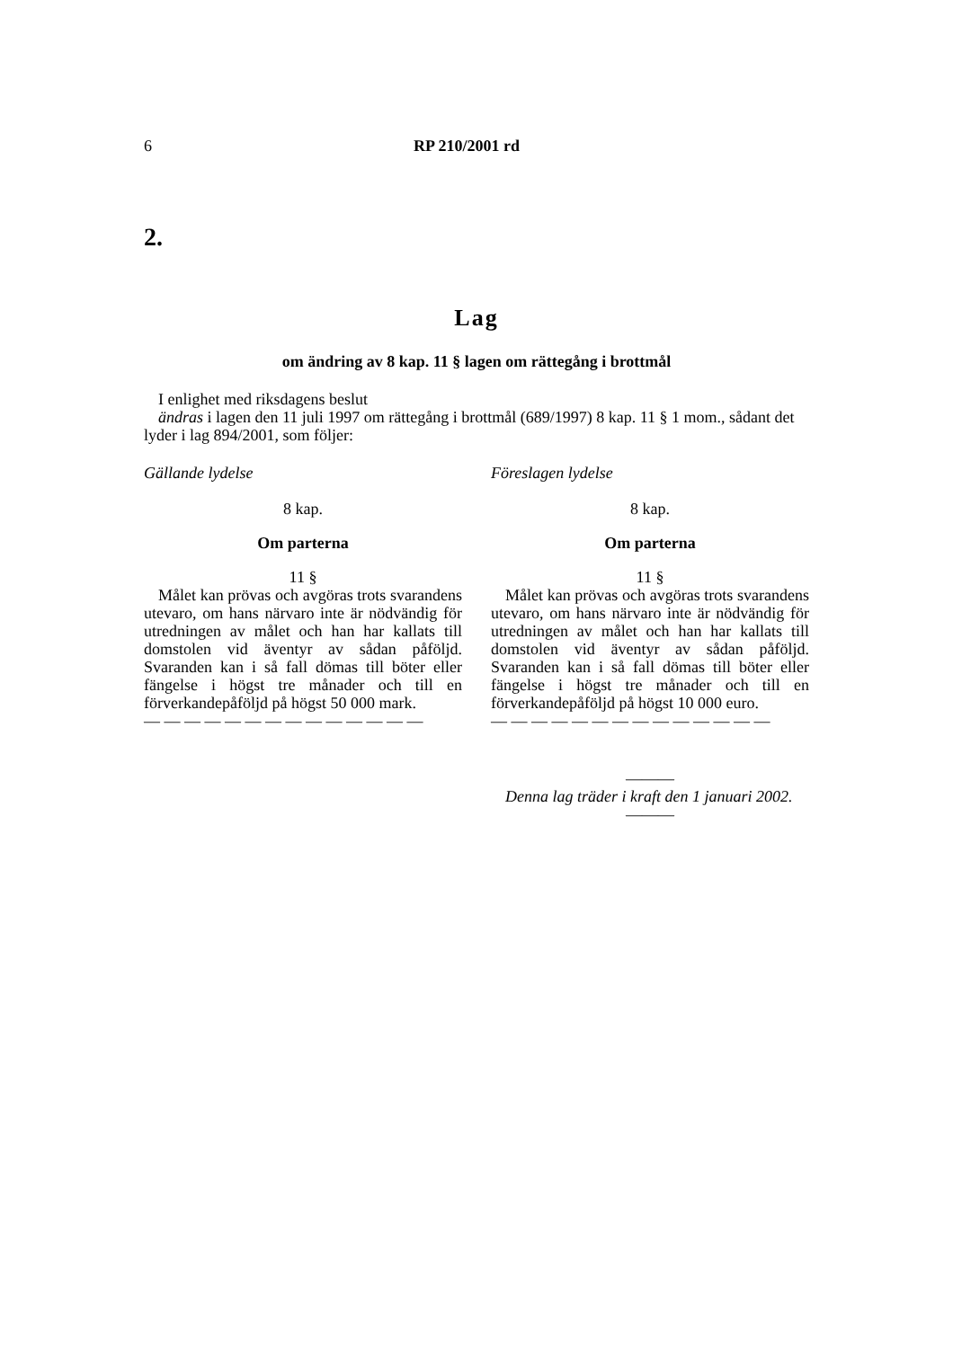6 RP 210/2001 rd
2.
Lag
om ändring av 8 kap. 11 § lagen om rättegång i brottmål
I enlighet med riksdagens beslut
ändras i lagen den 11 juli 1997 om rättegång i brottmål (689/1997) 8 kap. 11 § 1 mom., sådant det lyder i lag 894/2001, som följer:
Gällande lydelse
8 kap.
Om parterna
11 §
Målet kan prövas och avgöras trots svarandens utevaro, om hans närvaro inte är nödvändig för utredningen av målet och han har kallats till domstolen vid äventyr av sådan påföljd. Svaranden kan i så fall dömas till böter eller fängelse i högst tre månader och till en förverkandepåföljd på högst 50 000 mark.
— — — — — — — — — — — — — —
Föreslagen lydelse
8 kap.
Om parterna
11 §
Målet kan prövas och avgöras trots svarandens utevaro, om hans närvaro inte är nödvändig för utredningen av målet och han har kallats till domstolen vid äventyr av sådan påföljd. Svaranden kan i så fall dömas till böter eller fängelse i högst tre månader och till en förverkandepåföljd på högst 10 000 euro.
— — — — — — — — — — — — — —
———
Denna lag träder i kraft den 1 januari 2002.
———